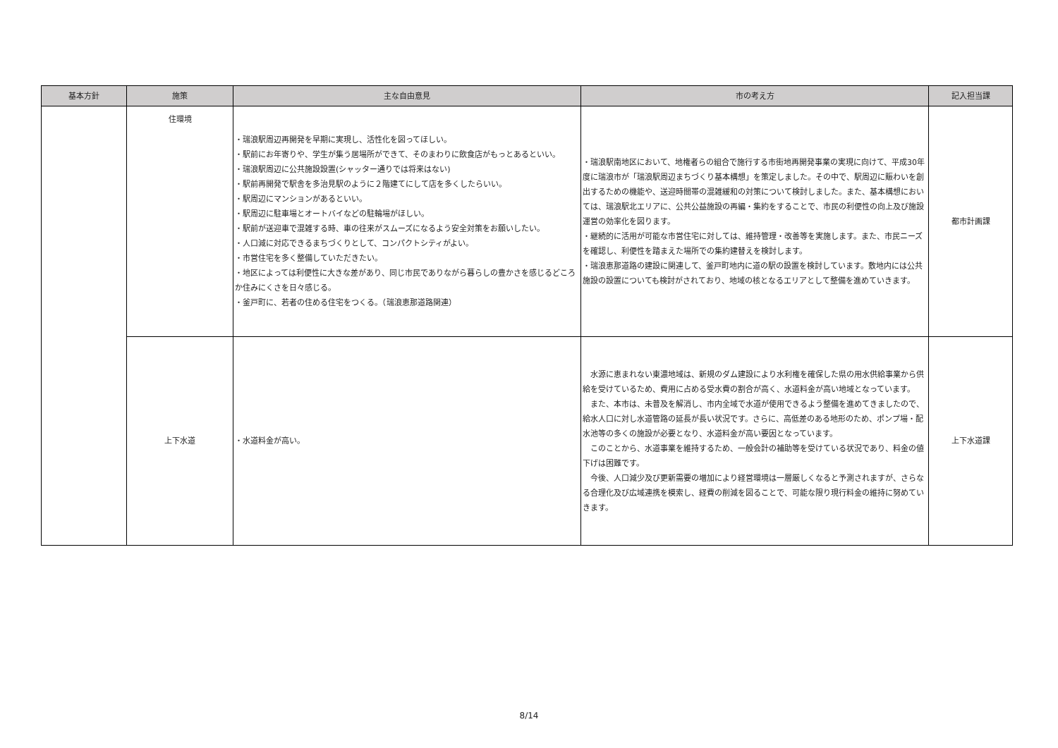| 基本方針 | 施策 | 主な自由意見 | 市の考え方 | 記入担当課 |
| --- | --- | --- | --- | --- |
| | 住環境 | ・瑞浪駅周辺再開発を早期に実現し、活性化を図ってほしい。 ・駅前にお年寄りや、学生が集う居場所ができて、そのまわりに飲食店がもっとあるといい。 ・瑞浪駅周辺に公共施設設置(シャッター通りでは将来はない) ・駅前再開発で駅舎を多治見駅のように２階建てにして店を多くしたらいい。 ・駅周辺にマンションがあるといい。 ・駅周辺に駐車場とオートバイなどの駐輪場がほしい。 ・駅前が送迎車で混雑する時、車の往来がスムーズになるよう安全対策をお願いしたい。 ・人口減に対応できるまちづくりとして、コンパクトシティがよい。 ・市営住宅を多く整備していただきたい。 ・地区によっては利便性に大きな差があり、同じ市民でありながら暮らしの豊かさを感じるどころか住みにくさを日々感じる。 ・釜戸町に、若者の住める住宅をつくる。（瑞浪恵那道路関連） | ・瑞浪駅南地区において、地権者らの組合で施行する市街地再開発事業の実現に向けて、平成30年度に瑞浪市が「瑞浪駅周辺まちづくり基本構想」を策定しました。その中で、駅周辺に賑わいを創出するための機能や、送迎時間帯の混雑緩和の対策について検討しました。また、基本構想においては、瑞浪駅北エリアに、公共公益施設の再編・集約をすることで、市民の利便性の向上及び施設運営の効率化を図ります。 ・継続的に活用が可能な市営住宅に対しては、維持管理・改善等を実施します。また、市民ニーズを確認し、利便性を踏まえた場所での集約建替えを検討します。 ・瑞浪恵那道路の建設に関連して、釜戸町地内に道の駅の設置を検討しています。敷地内には公共施設の設置についても検討がされており、地域の核となるエリアとして整備を進めていきます。 | 都市計画課 |
| | 上下水道 | ・水道料金が高い。 | 水源に恵まれない東濃地域は、新規のダム建設により水利権を確保した県の用水供給事業から供給を受けているため、費用に占める受水費の割合が高く、水道料金が高い地域となっています。 また、本市は、未普及を解消し、市内全域で水道が使用できるよう整備を進めてきましたので、給水人口に対し水道管路の延長が長い状況です。さらに、高低差のある地形のため、ポンプ場・配水池等の多くの施設が必要となり、水道料金が高い要因となっています。 このことから、水道事業を維持するため、一般会計の補助等を受けている状況であり、料金の値下げは困難です。 今後、人口減少及び更新需要の増加により経営環境は一層厳しくなると予測されますが、さらなる合理化及び広域連携を模索し、経費の削減を図ることで、可能な限り現行料金の維持に努めていきます。 | 上下水道課 |
8/14